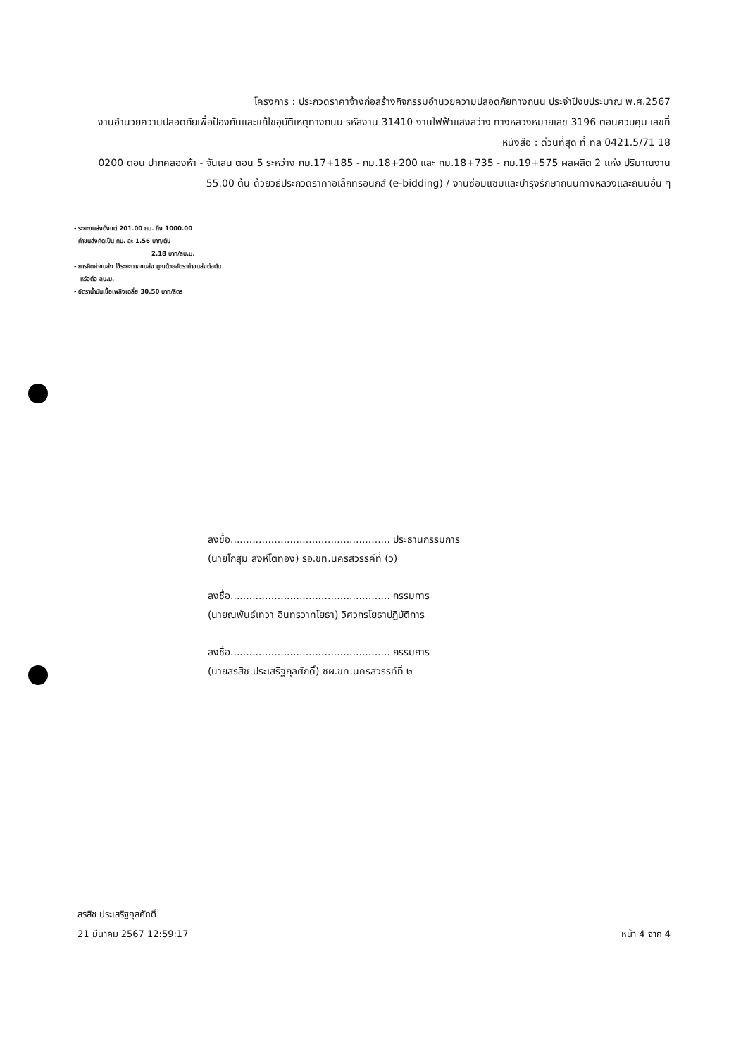โครงการ : ประกวดราคาจ้างก่อสร้างกิจกรรมอำนวยความปลอดภัยทางถนน ประจำปีงบประมาณ พ.ศ.2567
งานอำนวยความปลอดภัยเพื่อป้องกันและแก้ไขอุบัติเหตุทางถนน รหัสงาน 31410 งานไฟฟ้าแสงสว่าง ทางหลวงหมายเลข 3196 ตอนควบคุม เลขที่หนังสือ : ด่วนที่สุด ที่ ทล 0421.5/71 18
0200 ตอน ปากคลองห้า - จันเสน ตอน 5 ระหว่าง กม.17+185 - กม.18+200 และ กม.18+735 - กม.19+575 ผลผลิต 2 แห่ง ปริมาณงาน
55.00 ต้น ด้วยวิธีประกวดราคาอิเล็กทรอนิกส์ (e-bidding) / งานซ่อมแซมและบำรุงรักษาถนนทางหลวงและถนนอื่น ๆ
- ระยะขนส่งตั้งแต่ 201.00 กม. ถึง 1000.00
ค่าขนส่งคิดเป็น กม. ละ 1.56 บาท/ตัน
2.18 บาท/ลบ.ม.
- การคิดค่าขนส่ง ใช้ระยะทางขนส่ง คูณด้วยอัตราค่าขนส่งต่อตัน
หรือต่อ ลบ.ม.
- อัตราน้ำมันเชื้อเพลิงเฉลี่ย 30.50 บาท/ลิตร
ลงชื่อ................................................... ประธานกรรมการ
(นายโกสุม สิงห์โตทอง) รอ.ขท.นครสวรรค์ที่ (ว)
ลงชื่อ................................................... กรรมการ
(นายณพันธ์เทวา อินทรวาทโยธา) วิศวกรโยธาปฏิบัติการ
ลงชื่อ................................................... กรรมการ
(นายสรสิช ประเสริฐกุลศักดิ์) ชผ.ขท.นครสวรรค์ที่ ๒
สรสิช ประเสริฐกุลศักดิ์
21 มีนาคม 2567 12:59:17
หน้า 4 จาก 4